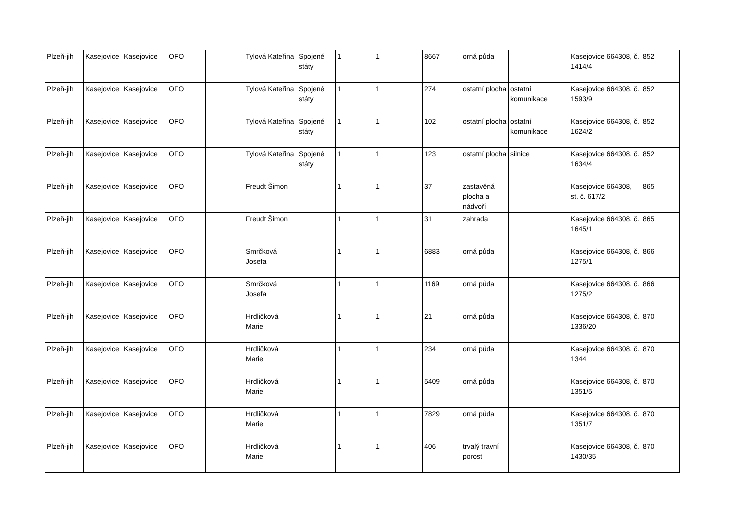| Plzeň-jih | Kasejovice | Kasejovice | OFO | | Tylová Kateřina | Spojené státy | 1 | 1 | 8667 | orná půda | | Kasejovice 664308, č. 1414/4 | 852 |
| Plzeň-jih | Kasejovice | Kasejovice | OFO | | Tylová Kateřina | Spojené státy | 1 | 1 | 274 | ostatní plocha | ostatní komunikace | Kasejovice 664308, č. 1593/9 | 852 |
| Plzeň-jih | Kasejovice | Kasejovice | OFO | | Tylová Kateřina | Spojené státy | 1 | 1 | 102 | ostatní plocha | ostatní komunikace | Kasejovice 664308, č. 1624/2 | 852 |
| Plzeň-jih | Kasejovice | Kasejovice | OFO | | Tylová Kateřina | Spojené státy | 1 | 1 | 123 | ostatní plocha | silnice | Kasejovice 664308, č. 1634/4 | 852 |
| Plzeň-jih | Kasejovice | Kasejovice | OFO | | Freudt Šimon | | 1 | 1 | 37 | zastavěná plocha a nádvoří | | Kasejovice 664308, st. č. 617/2 | 865 |
| Plzeň-jih | Kasejovice | Kasejovice | OFO | | Freudt Šimon | | 1 | 1 | 31 | zahrada | | Kasejovice 664308, č. 1645/1 | 865 |
| Plzeň-jih | Kasejovice | Kasejovice | OFO | | Smrčková Josefa | | 1 | 1 | 6883 | orná půda | | Kasejovice 664308, č. 1275/1 | 866 |
| Plzeň-jih | Kasejovice | Kasejovice | OFO | | Smrčková Josefa | | 1 | 1 | 1169 | orná půda | | Kasejovice 664308, č. 1275/2 | 866 |
| Plzeň-jih | Kasejovice | Kasejovice | OFO | | Hrdličková Marie | | 1 | 1 | 21 | orná půda | | Kasejovice 664308, č. 1336/20 | 870 |
| Plzeň-jih | Kasejovice | Kasejovice | OFO | | Hrdličková Marie | | 1 | 1 | 234 | orná půda | | Kasejovice 664308, č. 1344 | 870 |
| Plzeň-jih | Kasejovice | Kasejovice | OFO | | Hrdličková Marie | | 1 | 1 | 5409 | orná půda | | Kasejovice 664308, č. 1351/5 | 870 |
| Plzeň-jih | Kasejovice | Kasejovice | OFO | | Hrdličková Marie | | 1 | 1 | 7829 | orná půda | | Kasejovice 664308, č. 1351/7 | 870 |
| Plzeň-jih | Kasejovice | Kasejovice | OFO | | Hrdličková Marie | | 1 | 1 | 406 | trvalý travní porost | | Kasejovice 664308, č. 1430/35 | 870 |